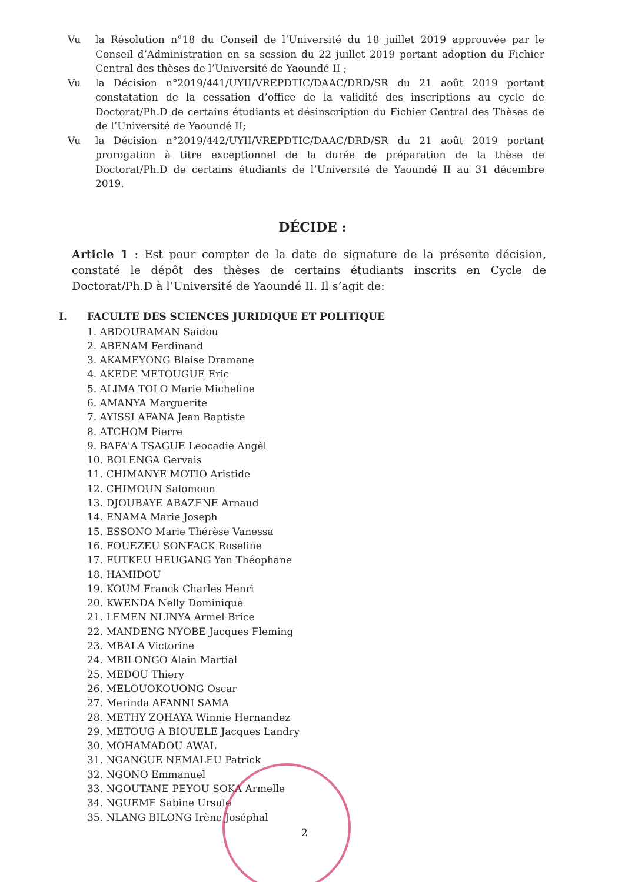Vu la Résolution n°18 du Conseil de l’Université du 18 juillet 2019 approuvée par le Conseil d’Administration en sa session du 22 juillet 2019 portant adoption du Fichier Central des thèses de l’Université de Yaoundé II ;
Vu la Décision n°2019/441/UYII/VREPDTIC/DAAC/DRD/SR du 21 août 2019 portant constatation de la cessation d’office de la validité des inscriptions au cycle de Doctorat/Ph.D de certains étudiants et désinscription du Fichier Central des Thèses de de l’Université de Yaoundé II;
Vu la Décision n°2019/442/UYII/VREPDTIC/DAAC/DRD/SR du 21 août 2019 portant prorogation à titre exceptionnel de la durée de préparation de la thèse de Doctorat/Ph.D de certains étudiants de l’Université de Yaoundé II au 31 décembre 2019.
DÉCIDE :
Article 1 : Est pour compter de la date de signature de la présente décision, constaté le dépôt des thèses de certains étudiants inscrits en Cycle de Doctorat/Ph.D à l’Université de Yaoundé II. Il s’agit de:
I. FACULTE DES SCIENCES JURIDIQUE ET POLITIQUE
1. ABDOURAMAN Saidou
2. ABENAM Ferdinand
3. AKAMEYONG Blaise Dramane
4. AKEDE METOUGUE Eric
5. ALIMA TOLO Marie Micheline
6. AMANYA Marguerite
7. AYISSI AFANA Jean Baptiste
8. ATCHOM Pierre
9. BAFA'A TSAGUE Leocadie Angèl
10. BOLENGA Gervais
11. CHIMANYE MOTIO Aristide
12. CHIMOUN Salomoon
13. DJOUBAYE ABAZENE Arnaud
14. ENAMA Marie Joseph
15. ESSONO Marie Thérèse Vanessa
16. FOUEZEU SONFACK Roseline
17. FUTKEU HEUGANG Yan Théophane
18. HAMIDOU
19. KOUM Franck Charles Henri
20. KWENDA Nelly Dominique
21. LEMEN NLINYA Armel Brice
22. MANDENG NYOBE Jacques Fleming
23. MBALA Victorine
24. MBILONGO Alain Martial
25. MEDOU Thiery
26. MELOUOKOUONG Oscar
27. Merinda AFANNI SAMA
28. METHY ZOHAYA Winnie Hernandez
29. METOUG A BIOUELE Jacques Landry
30. MOHAMADOU AWAL
31. NGANGUE NEMALEU Patrick
32. NGONO Emmanuel
33. NGOUTANE PEYOU SOKA Armelle
34. NGUEME Sabine Ursule
35. NLANG BILONG Irène Joséphal
2